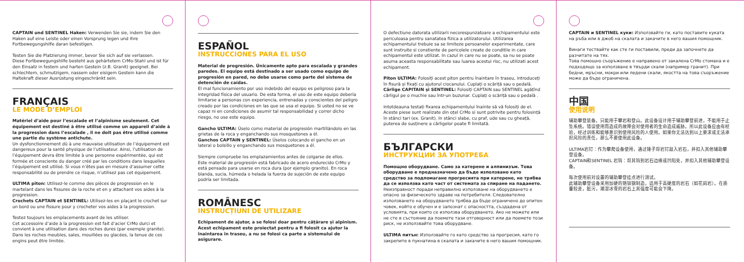CAPTAIN und SENTINEL Haken: Verwenden Sie sie, indem Sie den Haken auf eine Leiste oder einen Vorsprung legen und Ihre Fortbewegungshilfe daran befestigen.
Testen Sie die Platzierung immer, bevor Sie sich auf sie verlassen.
Diese Fortbewegungshilfe besteht aus gehärtetem CrMo-Stahl und ist für den Einsatz in festem und harten Gestein (z.B. Granit) geeignet. Bei schlechtem, schmutzigem, nassem oder eisigem Gestein kann die Haltekraft dieser Ausrüstung eingeschränkt sein.
FRANÇAIS
LE MODE D’EMPLOI
Matériel d’aide pour l’escalade et l’alpinisme seulement. Cet équipement est destiné à être utilisé comme un appareil d’aide à la progression dans l’escalade , il ne doit pas être utilisé comme une partie du système antichute.
Un dysfonctionnement dû à une mauvaise utilisation de l’équipement est dangereux pour la santé physique de l’utilisateur. Ainsi, l’utilisation de l’équipement devra être limitée à une personne expérimentée, qui est formée et consciente du danger créé par les conditions dans lesquelles l’équipement est utilisé. Si vous n’êtes pas en mesure d’assumer cette responsabilité ou de prendre ce risque, n’utilisez pas cet équipement.
ULTIMA piton: Utilisez-le comme des pièces de progression en le martelant dans les fissures de la roche et en y attachant vos aides à la progression.
Crochets CAPTAIN et SENTINEL: Utilisez-les en plaçant le crochet sur un bord ou une fissure pour y crocheter vos aides à la progression.
Testez toujours les emplacements avant de les utiliser.
Cet accessoire d’aide à la progression est fait d’acier CrMo durci et convient à une utilisation dans des roches dures (par exemple granite). Dans les roches meubles, sales, mouillées ou glacées, la tenue de ces engins peut être limitée.
ESPAÑOL
INSTRUCCIONES PARA EL USO
Material de progresión. Únicamente apto para escalada y grandes paredes. El equipo está destinado a ser usado como equipo de progresión en pared, no debe usarse como parte del sistema de detención de caídas.
El mal funcionamiento por uso indebido del equipo es peligroso para la integridad física del usuario. De esta forma, el uso de este equipo debería limitarse a personas con experiencia, entrenadas y conscientes del peligro creado por las condiciones en las que se usa el equipo. Si usted no se ve capaz ni en condiciones de asumir tal responsabilidad y correr dicho riesgo, no use este equipo.
Gancho ULTIMA: Úselo como material de progresión martillándolo en las grietas de la roca y enganchando sus mosquetones a él.
Ganchos CAPTAIN y SENTINEL: Úselos colocando el gancho en un lateral o bolsillo y enganchando sus mosquetones a él.
Siempre compruebe los emplazamientos antes de colgarse de ellos.
Este material de progresión está fabricado de acero endurecido CrMo y está pensado para usarse en roca dura (por ejemplo granito). En roca blanda, sucia, húmeda o helada la fuerza de sujeción de este equipo podría ser limitada.
ROMÂNESC
INSTRUCȚIUNI DE UTILIZARE
Echipament de ajutor, a se folosi doar pentru cățărare și alpinism.
Acest echipament este proiectat pentru a fi folosit ca ajutor la înaintarea în traseu, a nu se folosi ca parte a sistemului de asigurare.
O defectiune datorata utilizarii necorespunzatoare a echipamentului este periculoasa pentru sanatatea fizica a utilizatorului. Utilizarea echipamentului trebuie sa se limiteze persoanelor experimentate, care sunt instruite si constiente de pericolele create de conditile in care echipamentul este utilizat. In cazul in care nu se poate, sa nu se poate asuma aceasta responsabilitate sau luarea acestui risc, nu utilizati acest echipament.
Piton ULTIMA: Folosiți acest piton pentru înaintare în traseu, introduceți în fisură și fixați cu ajutorul ciocanului. Cuplați o scăriță sau o pedală.
Cârlige CAPITAIN și SENTINEL: Folosiți CAPTAIN sau SENTINEL agățînd cârligul pe o muchie sau într-un buzunar. Cuplați o scăriță sau o pedală .
Intotdeauna testați fixarea echipamentului înainte să vă folosiți de el.
Aceste piese sunt realizate din oțel CrMo si sunt potrivite pentru folosință în stânci tari (ex. Granit). In stânci slabe, cu praf, ude sau cu gheață, puterea de susținere a cârligelor poate fi limitată.
БЪЛГАРСКИ
ИНСТРУКЦИИ ЗА УПОТРЕБА
Помощно оборудване. Само за катерене и алпинизъм. Това оборудване е предназначено да бъде използвано като средство за подпомагане прогресията при катерене, не трябва да се използва като част от системата за спиране на падането.
Неизправност поради неправилно използване на оборудването е опасно за физическото здраве на потребителя. Следователно използването на оборудването трябва да бъде ограничено до опитен човек, който е обучен и е запознат с опасността, създадена от условията, при които се използва оборудването. Ако не можете или не сте в състояние да поемете тази отговорност или да поемете този риск, не използвайте това оборудване.
ULTIMA питън: Използвайте го като средство за прогресия, като го закрепите в пукнатина в скалата и закачите в него вашия помощник.
CAPTAIN и SENTINEL куки: Използвайте ги, като поставите куката на ръба или в джоб на скалата и закачите в него вашия помощник.
Винаги тествайте как сте ги поставили, преди да започнете да разчитате на тях.
Това помощно съоръжение е направено от закалена CrMo стомана и е подходящо за използване в твърди скали (например гранит). При бедни, мръсни, мокри или ледени скали, якостта на това съоръжение може да бъде ограничена.
中国
使用说明
辅助攀登装备。只能用于攀岩和登山。此设备设计用于辅助攀登前进，不能用于止坠系统。错误使用而造成的故障会对使用者的生命造成威胁。所以此设备应由有经验，经过训练和能够意识到使用风险的人使用。如果你无法达到以上要求或无法承担风险的责任，那么不要使用此设备。
ULTIMA岩钉：作为攀爬设备使用，通过锤子将岩钉敲入岩石，并扣入其他辅助攀登设备。
CAPTAIN和SENTINEL 岩钩：将其钩到岩石边缘或凹陷处，并扣入其他辅助攀登设备。
每次使用前对设置的辅助攀登挂点进行测试。
此辅助攀登设备采用加硬的铬钼钢制造，适用于高硬度的岩石（如花岗岩）。在质量较差，脏污，潮湿冰雪的岩石上其强度可能会下降。